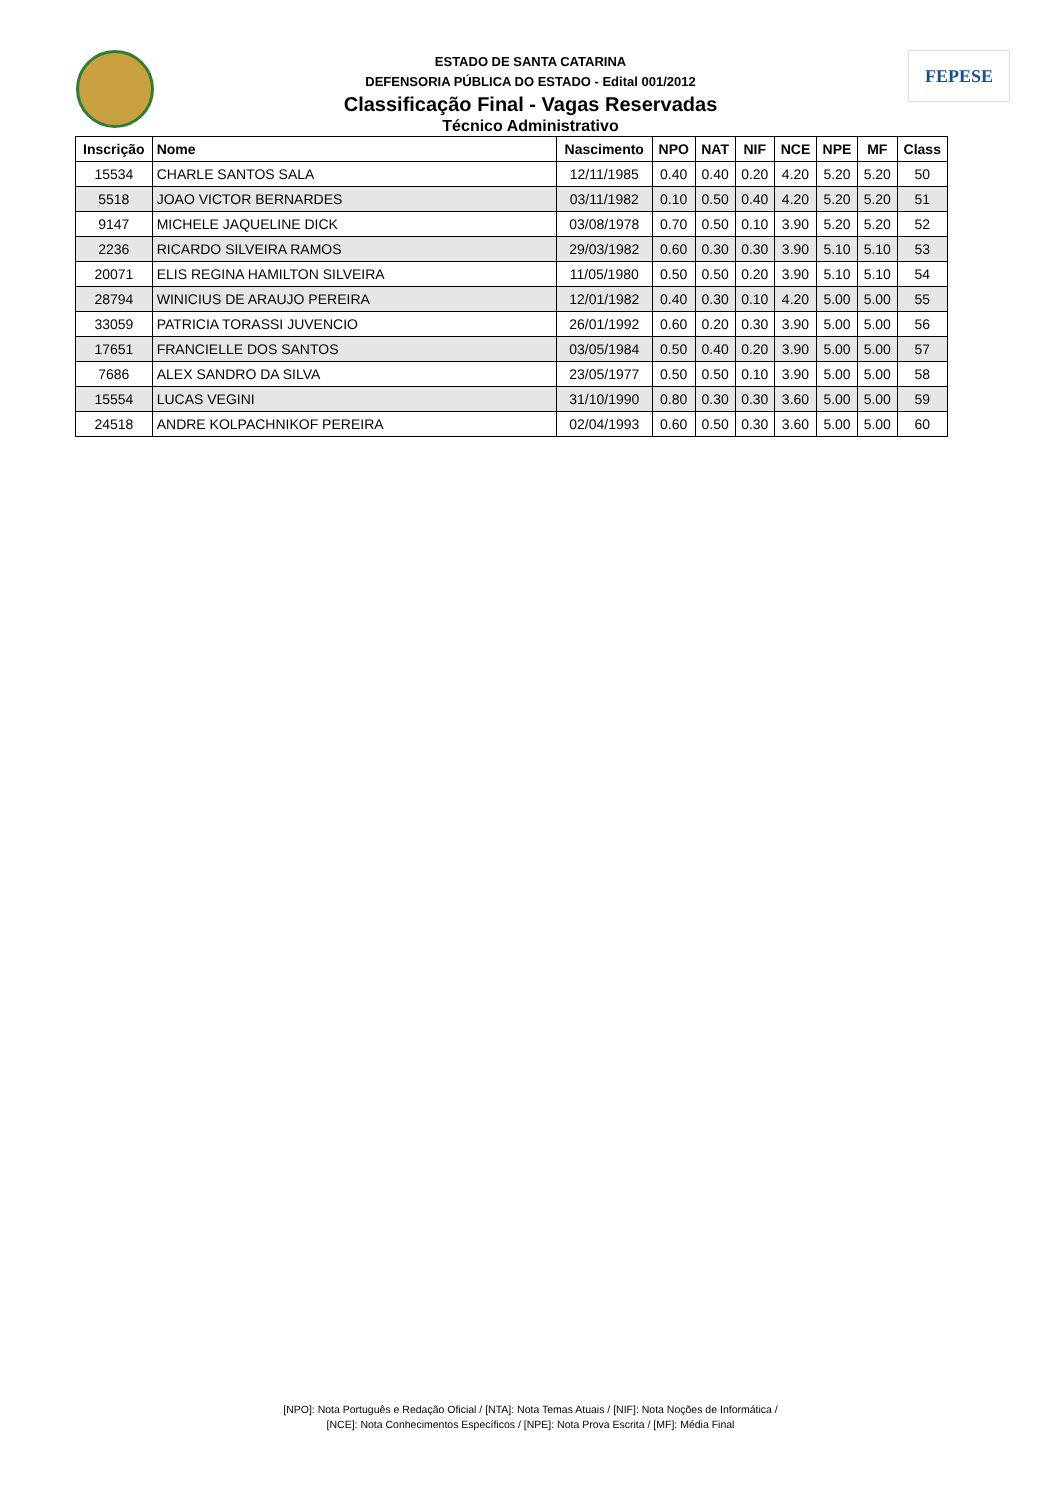FEPESE
ESTADO DE SANTA CATARINA
DEFENSORIA PÚBLICA DO ESTADO - Edital 001/2012
Classificação Final - Vagas Reservadas
Técnico Administrativo
| Inscrição | Nome | Nascimento | NPO | NAT | NIF | NCE | NPE | MF | Class |
| --- | --- | --- | --- | --- | --- | --- | --- | --- | --- |
| 15534 | CHARLE SANTOS SALA | 12/11/1985 | 0.40 | 0.40 | 0.20 | 4.20 | 5.20 | 5.20 | 50 |
| 5518 | JOAO VICTOR BERNARDES | 03/11/1982 | 0.10 | 0.50 | 0.40 | 4.20 | 5.20 | 5.20 | 51 |
| 9147 | MICHELE JAQUELINE DICK | 03/08/1978 | 0.70 | 0.50 | 0.10 | 3.90 | 5.20 | 5.20 | 52 |
| 2236 | RICARDO SILVEIRA RAMOS | 29/03/1982 | 0.60 | 0.30 | 0.30 | 3.90 | 5.10 | 5.10 | 53 |
| 20071 | ELIS REGINA HAMILTON SILVEIRA | 11/05/1980 | 0.50 | 0.50 | 0.20 | 3.90 | 5.10 | 5.10 | 54 |
| 28794 | WINICIUS DE ARAUJO PEREIRA | 12/01/1982 | 0.40 | 0.30 | 0.10 | 4.20 | 5.00 | 5.00 | 55 |
| 33059 | PATRICIA TORASSI JUVENCIO | 26/01/1992 | 0.60 | 0.20 | 0.30 | 3.90 | 5.00 | 5.00 | 56 |
| 17651 | FRANCIELLE DOS SANTOS | 03/05/1984 | 0.50 | 0.40 | 0.20 | 3.90 | 5.00 | 5.00 | 57 |
| 7686 | ALEX SANDRO DA SILVA | 23/05/1977 | 0.50 | 0.50 | 0.10 | 3.90 | 5.00 | 5.00 | 58 |
| 15554 | LUCAS VEGINI | 31/10/1990 | 0.80 | 0.30 | 0.30 | 3.60 | 5.00 | 5.00 | 59 |
| 24518 | ANDRE KOLPACHNIKOF PEREIRA | 02/04/1993 | 0.60 | 0.50 | 0.30 | 3.60 | 5.00 | 5.00 | 60 |
[NPO]: Nota Português e Redação Oficial / [NTA]: Nota Temas Atuais / [NIF]: Nota Noções de Informática /
[NCE]: Nota Conhecimentos Específicos / [NPE]: Nota Prova Escrita / [MF]: Média Final